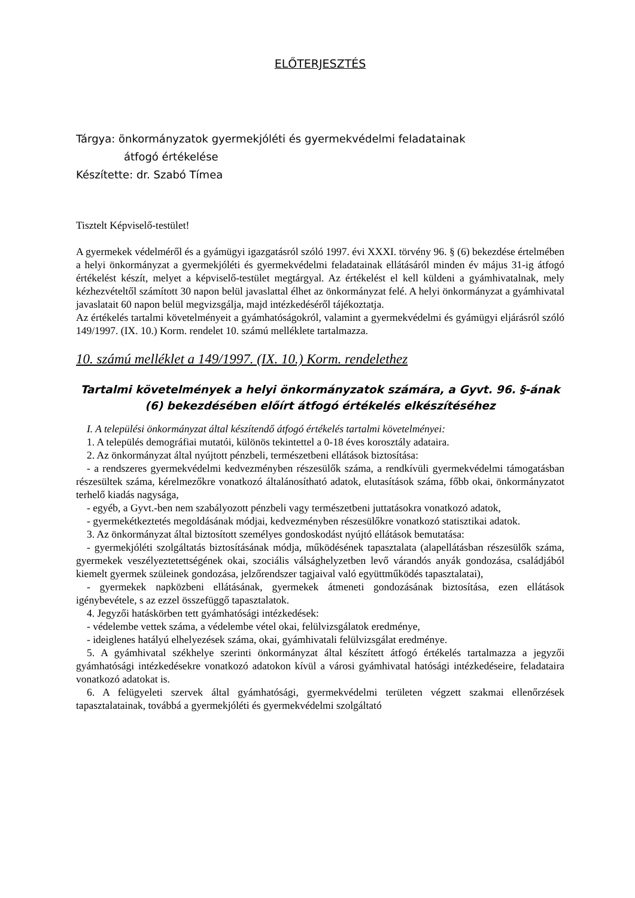ELŐTERJESZTÉS
Tárgya: önkormányzatok gyermekjóléti és gyermekvédelmi feladatainak
átfogó értékelése
Készítette: dr. Szabó Tímea
Tisztelt Képviselő-testület!
A gyermekek védelméről és a gyámügyi igazgatásról szóló 1997. évi XXXI. törvény 96. § (6) bekezdése értelmében a helyi önkormányzat a gyermekjóléti és gyermekvédelmi feladatainak ellátásáról minden év május 31-ig átfogó értékelést készít, melyet a képviselő-testület megtárgyal. Az értékelést el kell küldeni a gyámhivatalnak, mely kézhezvételtől számított 30 napon belül javaslattal élhet az önkormányzat felé. A helyi önkormányzat a gyámhivatal javaslatait 60 napon belül megvizsgálja, majd intézkedéséről tájékoztatja.
Az értékelés tartalmi követelményeit a gyámhatóságokról, valamint a gyermekvédelmi és gyámügyi eljárásról szóló 149/1997. (IX. 10.) Korm. rendelet 10. számú melléklete tartalmazza.
10. számú melléklet a 149/1997. (IX. 10.) Korm. rendelethez
Tartalmi követelmények a helyi önkormányzatok számára, a Gyvt. 96. §-ának (6) bekezdésében előírt átfogó értékelés elkészítéséhez
I. A települési önkormányzat által készítendő átfogó értékelés tartalmi követelményei:
1. A település demográfiai mutatói, különös tekintettel a 0-18 éves korosztály adataira.
2. Az önkormányzat által nyújtott pénzbeli, természetbeni ellátások biztosítása:
- a rendszeres gyermekvédelmi kedvezményben részesülők száma, a rendkívüli gyermekvédelmi támogatásban részesültek száma, kérelmezőkre vonatkozó általánosítható adatok, elutasítások száma, főbb okai, önkormányzatot terhelő kiadás nagysága,
- egyéb, a Gyvt.-ben nem szabályozott pénzbeli vagy természetbeni juttatásokra vonatkozó adatok,
- gyermekétkeztetés megoldásának módjai, kedvezményben részesülőkre vonatkozó statisztikai adatok.
3. Az önkormányzat által biztosított személyes gondoskodást nyújtó ellátások bemutatása:
- gyermekjóléti szolgáltatás biztosításának módja, működésének tapasztalata (alapellátásban részesülők száma, gyermekek veszélyeztetettségének okai, szociális válsághelyzetben levő várandós anyák gondozása, családjából kiemelt gyermek szüleinek gondozása, jelzőrendszer tagjaival való együttműködés tapasztalatai),
- gyermekek napközbeni ellátásának, gyermekek átmeneti gondozásának biztosítása, ezen ellátások igénybevétele, s az ezzel összefüggő tapasztalatok.
4. Jegyzői hatáskörben tett gyámhatósági intézkedések:
- védelembe vettek száma, a védelembe vétel okai, felülvizsgálatok eredménye,
- ideiglenes hatályú elhelyezések száma, okai, gyámhivatali felülvizsgálat eredménye.
5. A gyámhivatal székhelye szerinti önkormányzat által készített átfogó értékelés tartalmazza a jegyzői gyámhatósági intézkedésekre vonatkozó adatokon kívül a városi gyámhivatal hatósági intézkedéseire, feladataira vonatkozó adatokat is.
6. A felügyeleti szervek által gyámhatósági, gyermekvédelmi területen végzett szakmai ellenőrzések tapasztalatainak, továbbá a gyermekjóléti és gyermekvédelmi szolgáltató